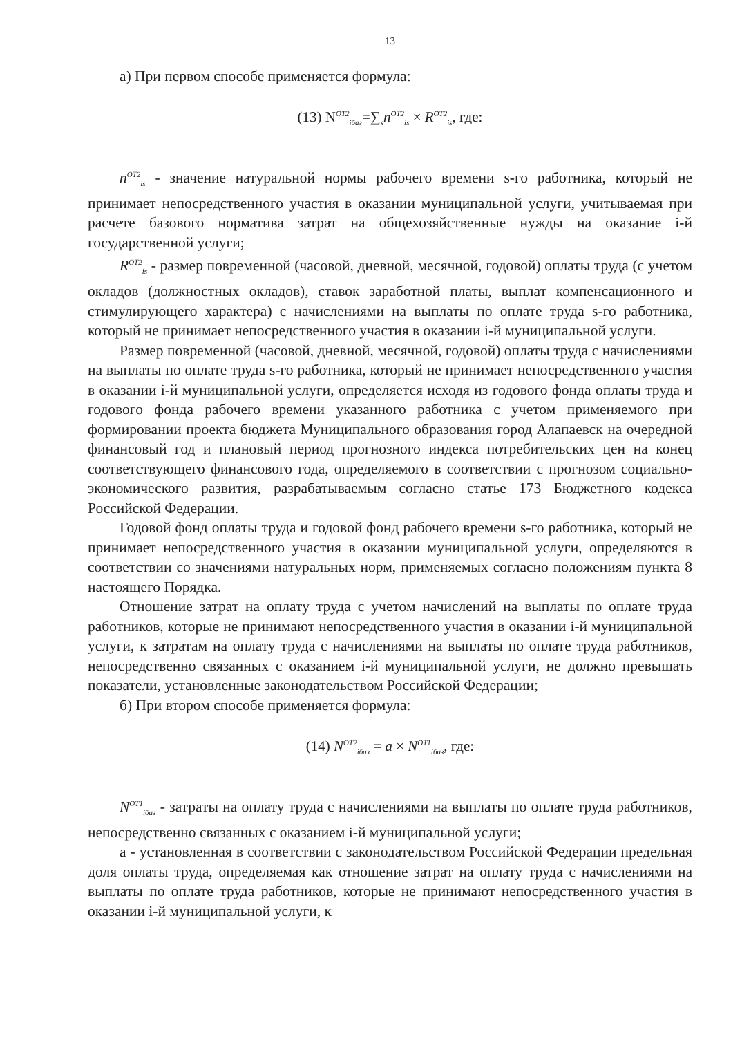13
а) При первом способе применяется формула:
(13) N<sup>ОТ2</sup><sub>iбаз</sub>=∑<sub>s</sub>n<sup>ОТ2</sup><sub>is</sub> × R<sup>ОТ2</sup><sub>is</sub>, где:
n<sup>ОТ2</sup><sub>is</sub> - значение натуральной нормы рабочего времени s-го работника, который не принимает непосредственного участия в оказании муниципальной услуги, учитываемая при расчете базового норматива затрат на общехозяйственные нужды на оказание i-й государственной услуги;
R<sup>ОТ2</sup><sub>is</sub> - размер повременной (часовой, дневной, месячной, годовой) оплаты труда (с учетом окладов (должностных окладов), ставок заработной платы, выплат компенсационного и стимулирующего характера) с начислениями на выплаты по оплате труда s-го работника, который не принимает непосредственного участия в оказании i-й муниципальной услуги.
Размер повременной (часовой, дневной, месячной, годовой) оплаты труда с начислениями на выплаты по оплате труда s-го работника, который не принимает непосредственного участия в оказании i-й муниципальной услуги, определяется исходя из годового фонда оплаты труда и годового фонда рабочего времени указанного работника с учетом применяемого при формировании проекта бюджета Муниципального образования город Алапаевск на очередной финансовый год и плановый период прогнозного индекса потребительских цен на конец соответствующего финансового года, определяемого в соответствии с прогнозом социально-экономического развития, разрабатываемым согласно статье 173 Бюджетного кодекса Российской Федерации.
Годовой фонд оплаты труда и годовой фонд рабочего времени s-го работника, который не принимает непосредственного участия в оказании муниципальной услуги, определяются в соответствии со значениями натуральных норм, применяемых согласно положениям пункта 8 настоящего Порядка.
Отношение затрат на оплату труда с учетом начислений на выплаты по оплате труда работников, которые не принимают непосредственного участия в оказании i-й муниципальной услуги, к затратам на оплату труда с начислениями на выплаты по оплате труда работников, непосредственно связанных с оказанием i-й муниципальной услуги, не должно превышать показатели, установленные законодательством Российской Федерации;
б) При втором способе применяется формула:
(14) N<sup>ОТ2</sup><sub>iбаз</sub> = a × N<sup>ОТ1</sup><sub>iбаз</sub>, где:
N<sup>ОТ1</sup><sub>iбаз</sub> - затраты на оплату труда с начислениями на выплаты по оплате труда работников, непосредственно связанных с оказанием i-й муниципальной услуги;
а - установленная в соответствии с законодательством Российской Федерации предельная доля оплаты труда, определяемая как отношение затрат на оплату труда с начислениями на выплаты по оплате труда работников, которые не принимают непосредственного участия в оказании i-й муниципальной услуги, к